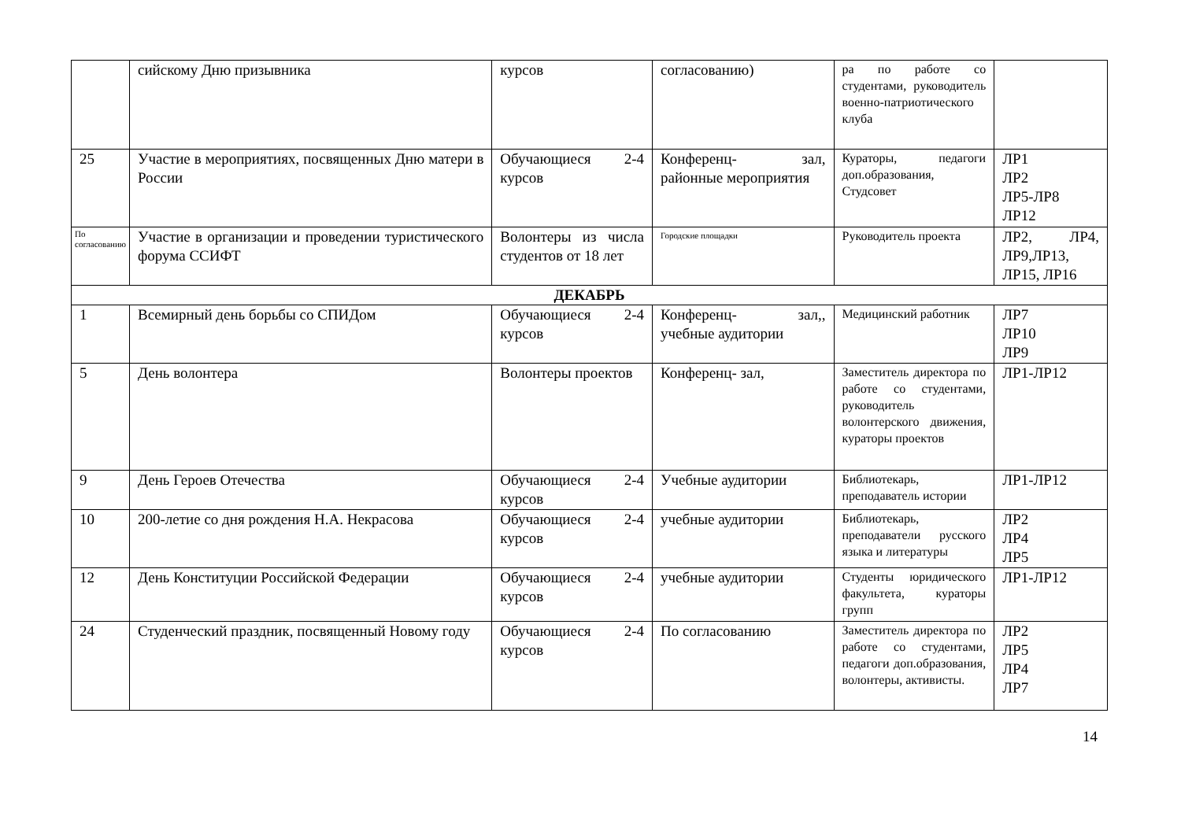| | сийскому Дню призывника | курсов | согласованию) | ра по работе со студентами, руководитель военно-патриотического клуба | |
| 25 | Участие в мероприятиях, посвященных Дню матери в России | Обучающиеся 2-4 курсов | Конференц- зал, районные мероприятия | Кураторы, педагоги доп.образования, Студсовет | ЛР1 ЛР2 ЛР5-ЛР8 ЛР12 |
| По согласованию | Участие в организации и проведении туристического форума ССИФТ | Волонтеры из числа студентов от 18 лет | Городские площадки | Руководитель проекта | ЛР2, ЛР4, ЛР9,ЛР13, ЛР15, ЛР16 |
| ДЕКАБРЬ | | | | | |
| 1 | Всемирный день борьбы со СПИДом | Обучающиеся 2-4 курсов | Конференц- зал,, учебные аудитории | Медицинский работник | ЛР7 ЛР10 ЛР9 |
| 5 | День волонтера | Волонтеры проектов | Конференц- зал, | Заместитель директора по работе со студентами, руководитель волонтерского движения, кураторы проектов | ЛР1-ЛР12 |
| 9 | День Героев Отечества | Обучающиеся 2-4 курсов | Учебные аудитории | Библиотекарь, преподаватель истории | ЛР1-ЛР12 |
| 10 | 200-летие со дня рождения Н.А. Некрасова | Обучающиеся 2-4 курсов | учебные аудитории | Библиотекарь, преподаватели русского языка и литературы | ЛР2 ЛР4 ЛР5 |
| 12 | День Конституции Российской Федерации | Обучающиеся 2-4 курсов | учебные аудитории | Студенты юридического факультета, кураторы групп | ЛР1-ЛР12 |
| 24 | Студенческий праздник, посвященный Новому году | Обучающиеся 2-4 курсов | По согласованию | Заместитель директора по работе со студентами, педагоги доп.образования, волонтеры, активисты. | ЛР2 ЛР5 ЛР4 ЛР7 |
14